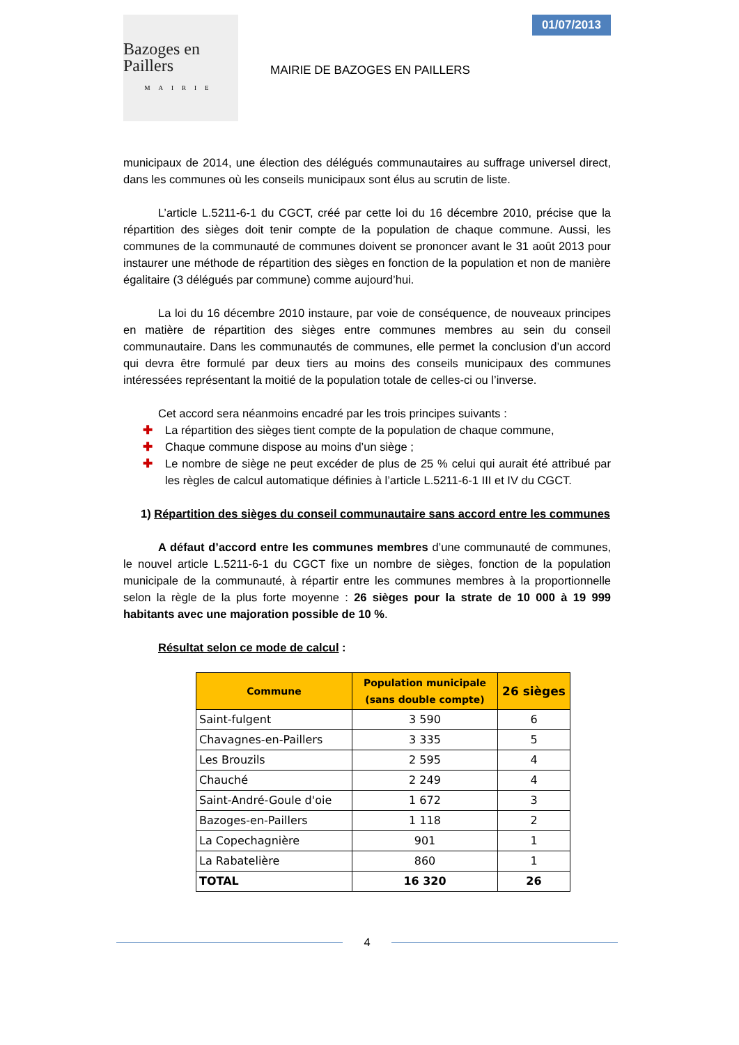Bazoges en Paillers
MAIRIE
MAIRIE DE BAZOGES EN PAILLERS
01/07/2013
municipaux de 2014, une élection des délégués communautaires au suffrage universel direct, dans les communes où les conseils municipaux sont élus au scrutin de liste.
L’article L.5211-6-1 du CGCT, créé par cette loi du 16 décembre 2010, précise que la répartition des sièges doit tenir compte de la population de chaque commune. Aussi, les communes de la communauté de communes doivent se prononcer avant le 31 août 2013 pour instaurer une méthode de répartition des sièges en fonction de la population et non de manière égalitaire (3 délégués par commune) comme aujourd’hui.
La loi du 16 décembre 2010 instaure, par voie de conséquence, de nouveaux principes en matière de répartition des sièges entre communes membres au sein du conseil communautaire. Dans les communautés de communes, elle permet la conclusion d’un accord qui devra être formulé par deux tiers au moins des conseils municipaux des communes intéressées représentant la moitié de la population totale de celles-ci ou l’inverse.
Cet accord sera néanmoins encadré par les trois principes suivants :
✚ La répartition des sièges tient compte de la population de chaque commune,
✚ Chaque commune dispose au moins d’un siège ;
✚ Le nombre de siège ne peut excéder de plus de 25 % celui qui aurait été attribué par les règles de calcul automatique définies à l’article L.5211-6-1 III et IV du CGCT.
1) Répartition des sièges du conseil communautaire sans accord entre les communes
A défaut d’accord entre les communes membres d’une communauté de communes, le nouvel article L.5211-6-1 du CGCT fixe un nombre de sièges, fonction de la population municipale de la communauté, à répartir entre les communes membres à la proportionnelle selon la règle de la plus forte moyenne : 26 sièges pour la strate de 10 000 à 19 999 habitants avec une majoration possible de 10 %.
Résultat selon ce mode de calcul :
| Commune | Population municipale (sans double compte) | 26 sièges |
| --- | --- | --- |
| Saint-fulgent | 3 590 | 6 |
| Chavagnes-en-Paillers | 3 335 | 5 |
| Les Brouzils | 2 595 | 4 |
| Chauché | 2 249 | 4 |
| Saint-André-Goule d'oie | 1 672 | 3 |
| Bazoges-en-Paillers | 1 118 | 2 |
| La Copechagnière | 901 | 1 |
| La Rabatelière | 860 | 1 |
| TOTAL | 16 320 | 26 |
4